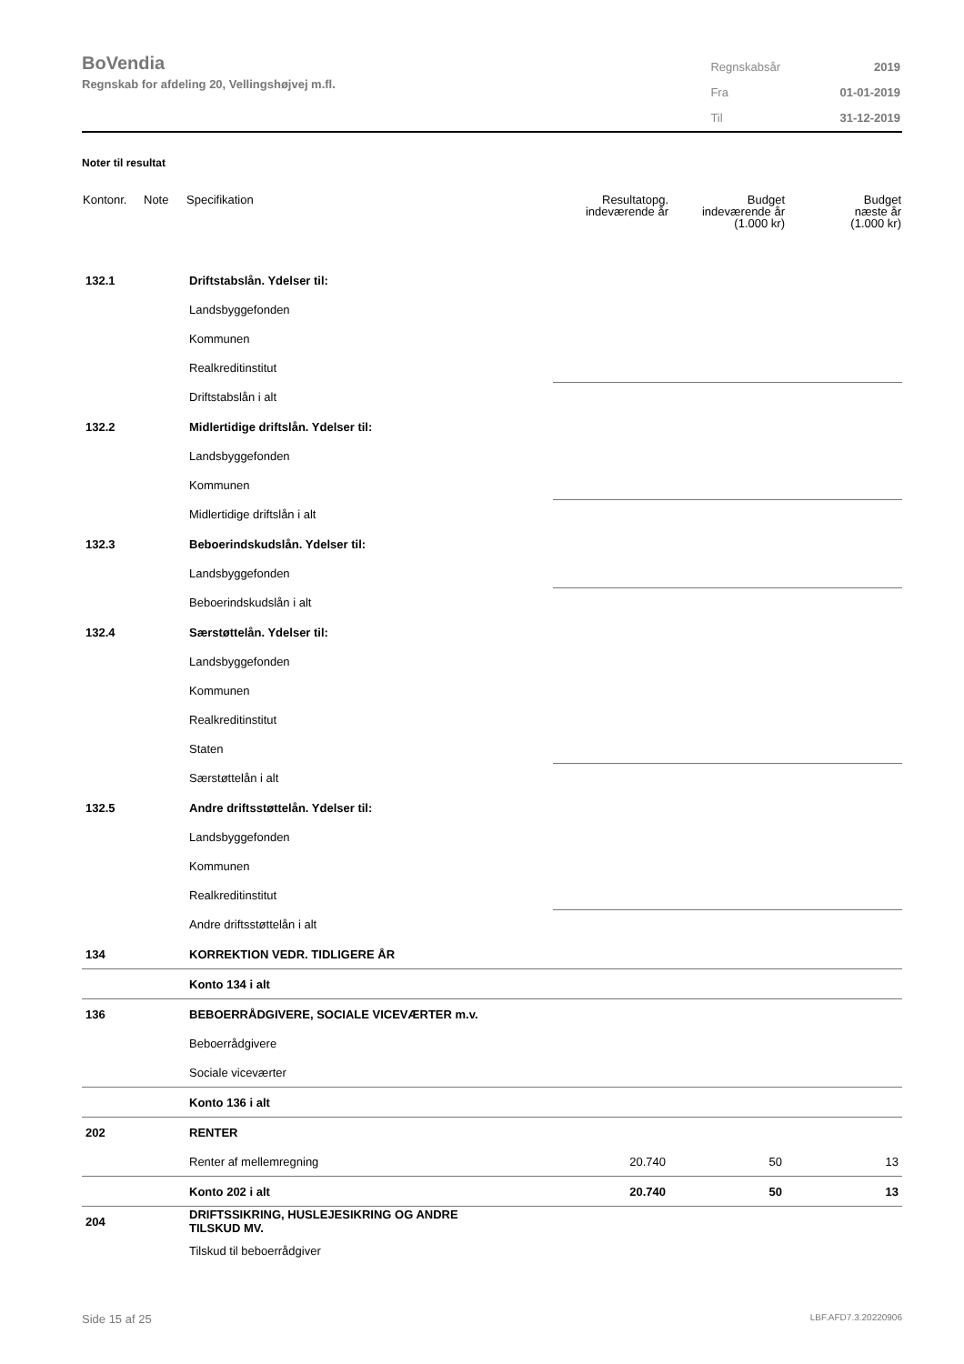BoVendia
Regnskab for afdeling 20, Vellingshøjvej m.fl.
| Regnskabsår | 2019 |
| Fra | 01-01-2019 |
| Til | 31-12-2019 |
Noter til resultat
| Kontonr. | Note | Specifikation | Resultatopg. indeværende år | Budget indeværende år (1.000 kr) | Budget næste år (1.000 kr) |
| --- | --- | --- | --- | --- | --- |
| 132.1 | | Driftstabslån. Ydelser til: | | | |
| | | Landsbyggefonden | | | |
| | | Kommunen | | | |
| | | Realkreditinstitut | | | |
| | | Driftstabslån i alt | | | |
| 132.2 | | Midlertidige driftslån. Ydelser til: | | | |
| | | Landsbyggefonden | | | |
| | | Kommunen | | | |
| | | Midlertidige driftslån i alt | | | |
| 132.3 | | Beboerindskudslån. Ydelser til: | | | |
| | | Landsbyggefonden | | | |
| | | Beboerindskudslån i alt | | | |
| 132.4 | | Særstøttelån. Ydelser til: | | | |
| | | Landsbyggefonden | | | |
| | | Kommunen | | | |
| | | Realkreditinstitut | | | |
| | | Staten | | | |
| | | Særstøttelån i alt | | | |
| 132.5 | | Andre driftsstøttelån. Ydelser til: | | | |
| | | Landsbyggefonden | | | |
| | | Kommunen | | | |
| | | Realkreditinstitut | | | |
| | | Andre driftsstøttelån i alt | | | |
| 134 | | KORREKTION VEDR. TIDLIGERE ÅR | | | |
| | | Konto 134 i alt | | | |
| 136 | | BEBOERRÅDGIVERE, SOCIALE VICEVÆRTER m.v. | | | |
| | | Beboerrådgivere | | | |
| | | Sociale viceværter | | | |
| | | Konto 136 i alt | | | |
| 202 | | RENTER | | | |
| | | Renter af mellemregning | 20.740 | 50 | 13 |
| | | Konto 202 i alt | 20.740 | 50 | 13 |
| 204 | | DRIFTSSIKRING, HUSLEJESIKRING OG ANDRE TILSKUD MV. | | | |
| | | Tilskud til beboerrådgiver | | | |
Side 15 af 25 LBF.AFD7.3.20220906